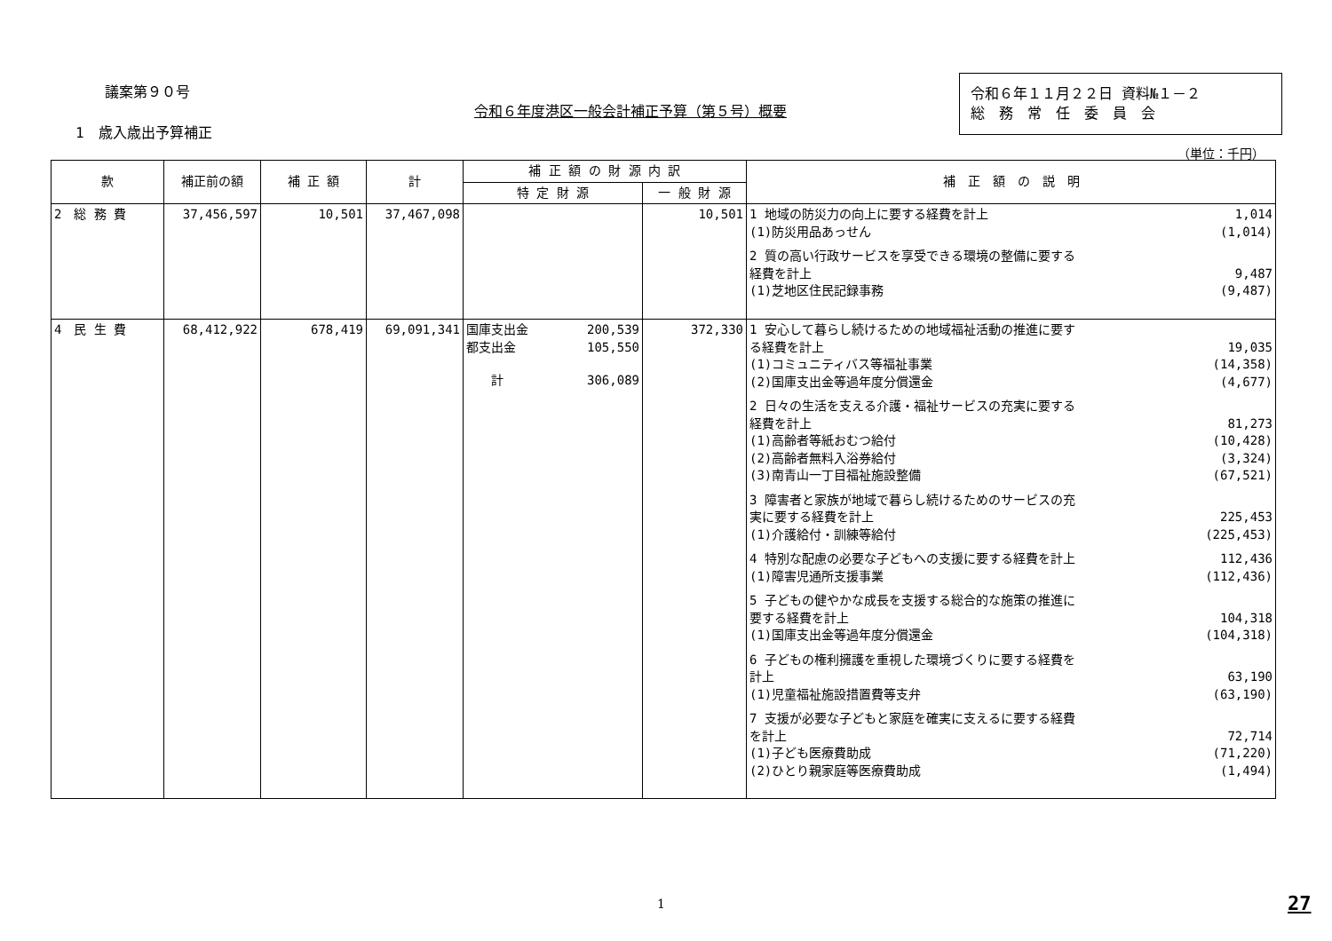議案第９０号
令和６年度港区一般会計補正予算（第５号）概要
令和６年１１月２２日 資料№１－２
総　務　常　任　委　員　会
1　歳入歳出予算補正
（単位：千円）
| 款 | 補正前の額 | 補 正 額 | 計 | 補 正 額 の 財 源 内 訳 | | 補 正 額 の 説 明 |
| --- | --- | --- | --- | --- | --- | --- |
| | | | | 特 定 財 源 | 一 般 財 源 | |
| 2 総 務 費 | 37,456,597 | 10,501 | 37,467,098 | | 10,501 | 1 地域の防災力の向上に要する経費を計上 1,014 (1)防災用品あっせん (1,014) 2 質の高い行政サービスを享受できる環境の整備に要する 経費を計上 9,487 (1)芝地区住民記録事務 (9,487) |
| 4 民 生 費 | 68,412,922 | 678,419 | 69,091,341 | 国庫支出金 200,539 都支出金 105,550 計 306,089 | 372,330 | 1 安心して暮らし続けるための地域福祉活動の推進に要す る経費を計上 19,035 (1)コミュニティバス等福祉事業 (14,358) (2)国庫支出金等過年度分償還金 (4,677) 2 日々の生活を支える介護・福祉サービスの充実に要する 経費を計上 81,273 (1)高齢者等紙おむつ給付 (10,428) (2)高齢者無料入浴券給付 (3,324) (3)南青山一丁目福祉施設整備 (67,521) 3 障害者と家族が地域で暮らし続けるためのサービスの充 実に要する経費を計上 225,453 (1)介護給付・訓練等給付 (225,453) 4 特別な配慮の必要な子どもへの支援に要する経費を計上 112,436 (1)障害児通所支援事業 (112,436) 5 子どもの健やかな成長を支援する総合的な施策の推進に 要する経費を計上 104,318 (1)国庫支出金等過年度分償還金 (104,318) 6 子どもの権利擁護を重視した環境づくりに要する経費を 計上 63,190 (1)児童福祉施設措置費等支弁 (63,190) 7 支援が必要な子どもと家庭を確実に支えるに要する経費 を計上 72,714 (1)子ども医療費助成 (71,220) (2)ひとり親家庭等医療費助成 (1,494) |
1 27